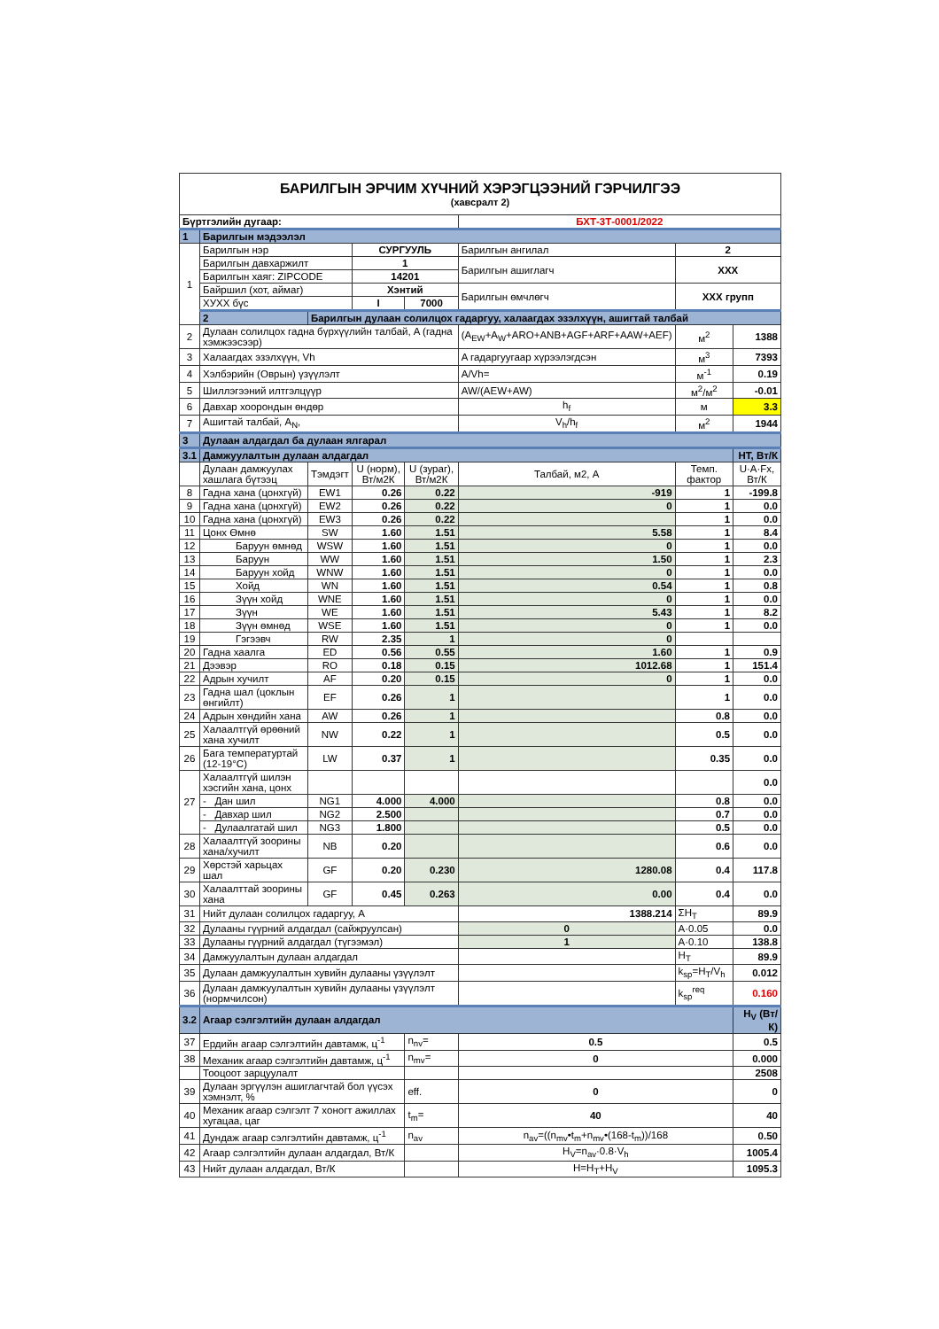| БАРИЛГЫН ЭРЧИМ ХҮЧНИЙ ХЭРЭГЦЭЭНИЙ ГЭРЧИЛГЭЭ (хавсралт 2) | | | | | | | | |
| Бүртгэлийн дугаар: | | | | | БХТ-3Т-0001/2022 | | | |
| 1 | Барилгын мэдээлэл | | | | | | | |
| 1 | Барилгын нэр | | СУРГУУЛЬ | | Барилгын ангилал | | 2 | |
| | Барилгын давхаржилт | | 1 | | Барилгын ашиглагч | | XXX | |
| | Барилгын хаяг: ZIPCODE | | 14201 | | | | | |
| | Байршил (хот, аймаг) | | Хэнтий | | Барилгын өмчлөгч | | XXX групп | |
| | ХУХХ бүс | | I | 7000 | | | | |
| | 2 | Барилгын дулаан солилцох гадаргуу, халаагдах эзэлхүүн, ашигтай талбай | | | | | | |
| 2 | Дулаан солилцох гадна бүрхүүлийн талбай, A (гадна хэмжээсээр) | | | | (A<sub>EW</sub>+A<sub>W</sub>+ARO+ANB+AGF+ARF+AAW+AEF) | | м<sup>2</sup> | 1388 |
| 3 | Халаагдах эзэлхүүн, Vh | | | | A гадаргуугаар хүрээлэгдсэн | | м<sup>3</sup> | 7393 |
| 4 | Хэлбэрийн (Оврын) үзүүлэлт | | | | A/Vh= | | м<sup>-1</sup> | 0.19 |
| 5 | Шиллэгээний илтгэлцүүр | | | | AW/(AEW+AW) | | м<sup>2</sup>/м<sup>2</sup> | -0.01 |
| 6 | Давхар хоорондын өндөр | | | | h<sub>f</sub> | | м | 3.3 |
| 7 | Ашигтай талбай, A<sub>N</sub>, | | | | V<sub>h</sub>/h<sub>f</sub> | | м<sup>2</sup> | 1944 |
| 3 | Дулаан алдагдал ба дулаан ялгарал | | | | | | | |
| 3.1 | Дамжуулалтын дулаан алдагдал | | | | | | | HT, Вт/К |
| | Дулаан дамжуулах хашлага бүтээц | Тэмдэгт | U (норм), Вт/м2К | U (зураг), Вт/м2К | Талбай, м2, A | Темп. фактор | | U·A·Fx, Вт/К |
| 8 | Гадна хана (цонхгүй) | EW1 | 0.26 | 0.22 | -919 | 1 | | -199.8 |
| 9 | Гадна хана (цонхгүй) | EW2 | 0.26 | 0.22 | 0 | 1 | | 0.0 |
| 10 | Гадна хана (цонхгүй) | EW3 | 0.26 | 0.22 | | 1 | | 0.0 |
| 11 | Цонх Өмнө | SW | 1.60 | 1.51 | 5.58 | 1 | | 8.4 |
| 12 | Баруун өмнөд | WSW | 1.60 | 1.51 | 0 | 1 | | 0.0 |
| 13 | Баруун | WW | 1.60 | 1.51 | 1.50 | 1 | | 2.3 |
| 14 | Баруун хойд | WNW | 1.60 | 1.51 | 0 | 1 | | 0.0 |
| 15 | Хойд | WN | 1.60 | 1.51 | 0.54 | 1 | | 0.8 |
| 16 | Зүүн хойд | WNE | 1.60 | 1.51 | 0 | 1 | | 0.0 |
| 17 | Зүүн | WE | 1.60 | 1.51 | 5.43 | 1 | | 8.2 |
| 18 | Зүүн өмнөд | WSE | 1.60 | 1.51 | 0 | 1 | | 0.0 |
| 19 | Гэгээвч | RW | 2.35 | 1 | 0 | | | |
| 20 | Гадна хаалга | ED | 0.56 | 0.55 | 1.60 | 1 | | 0.9 |
| 21 | Дээвэр | RO | 0.18 | 0.15 | 1012.68 | 1 | | 151.4 |
| 22 | Адрын хучилт | AF | 0.20 | 0.15 | 0 | 1 | | 0.0 |
| 23 | Гадна шал (цоклын өнгийлт) | EF | 0.26 | 1 | | 1 | | 0.0 |
| 24 | Адрын хөндийн хана | AW | 0.26 | 1 | | 0.8 | | 0.0 |
| 25 | Халаалтгүй өрөөний хана хучилт | NW | 0.22 | 1 | | 0.5 | | 0.0 |
| 26 | Бага температуртай (12-19°C) | LW | 0.37 | 1 | | 0.35 | | 0.0 |
| 27 | Халаалтгүй шилэн хэсгийн хана, цонх | | | | | | | 0.0 |
| | - Дан шил | NG1 | 4.000 | 4.000 | | 0.8 | | 0.0 |
| | - Давхар шил | NG2 | 2.500 | | | 0.7 | | 0.0 |
| | - Дулаалгатай шил | NG3 | 1.800 | | | 0.5 | | 0.0 |
| 28 | Халаалтгүй зоорины хана/хучилт | NB | 0.20 | | | 0.6 | | 0.0 |
| 29 | Хөрстэй харьцах шал | GF | 0.20 | 0.230 | 1280.08 | 0.4 | | 117.8 |
| 30 | Халаалттай зоорины хана | GF | 0.45 | 0.263 | 0.00 | 0.4 | | 0.0 |
| 31 | Нийт дулаан солилцох гадаргуу, A | | | | 1388.214 | ΣH<sub>T</sub> | | 89.9 |
| 32 | Дулааны гүүрний алдагдал (сайжруулсан) | | | | 0 | A·0.05 | | 0.0 |
| 33 | Дулааны гүүрний алдагдал (түгээмэл) | | | | 1 | A·0.10 | | 138.8 |
| 34 | Дамжуулалтын дулаан алдагдал | | | | | H<sub>T</sub> | | 89.9 |
| 35 | Дулаан дамжуулалтын хувийн дулааны үзүүлэлт | | | | | k<sub>sp</sub>=H<sub>T</sub>/V<sub>h</sub> | | 0.012 |
| 36 | Дулаан дамжуулалтын хувийн дулааны үзүүлэлт (нормчилсон) | | | | | k<sub>sp</sub><sup>req</sup> | | 0.160 |
| 3.2 | Агаар сэлгэлтийн дулаан алдагдал | | | | | | | H<sub>V</sub> (Вт/К) |
| 37 | Ердийн агаар сэлгэлтийн давтамж, ц<sup>-1</sup> | | | n<sub>nv</sub>= | 0.5 | | | 0.5 |
| 38 | Механик агаар сэлгэлтийн давтамж, ц<sup>-1</sup> | | | n<sub>mv</sub>= | 0 | | | 0.000 |
| | Тооцоот зарцуулалт | | | | | | | 2508 |
| 39 | Дулаан эргүүлэн ашиглагчтай бол үүсэх хэмнэлт, % | | | eff. | 0 | | | 0 |
| 40 | Механик агаар сэлгэлт 7 хоногт ажиллах хугацаа, цаг | | | t<sub>m</sub>= | 40 | | | 40 |
| 41 | Дундаж агаар сэлгэлтийн давтамж, ц<sup>-1</sup> | | | n<sub>av</sub> | n<sub>av</sub>=((n<sub>mv</sub>•t<sub>m</sub>+n<sub>mv</sub>•(168-t<sub>m</sub>))/168 | | | 0.50 |
| 42 | Агаар сэлгэлтийн дулаан алдагдал, Вт/К | | | | H<sub>V</sub>=n<sub>av</sub>·0.8·V<sub>h</sub> | | | 1005.4 |
| 43 | Нийт дулаан алдагдал, Вт/К | | | | H=H<sub>T</sub>+H<sub>V</sub> | | | 1095.3 |